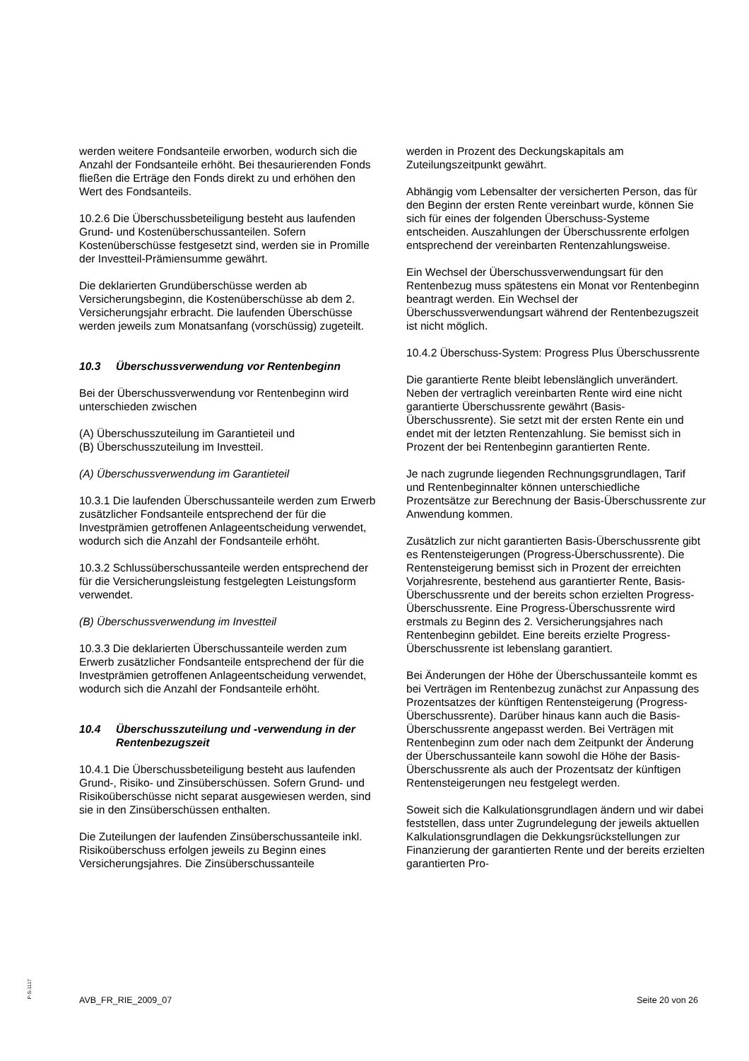werden weitere Fondsanteile erworben, wodurch sich die Anzahl der Fondsanteile erhöht. Bei thesaurierenden Fonds fließen die Erträge den Fonds direkt zu und erhöhen den Wert des Fondsanteils.
10.2.6 Die Überschussbeteiligung besteht aus laufenden Grund- und Kostenüberschussanteilen. Sofern Kostenüberschüsse festgesetzt sind, werden sie in Promille der Investteil-Prämiensumme gewährt.
Die deklarierten Grundüberschüsse werden ab Versicherungsbeginn, die Kostenüberschüsse ab dem 2. Versicherungsjahr erbracht. Die laufenden Überschüsse werden jeweils zum Monatsanfang (vorschüssig) zugeteilt.
10.3 Überschussverwendung vor Rentenbeginn
Bei der Überschussverwendung vor Rentenbeginn wird unterschieden zwischen
(A) Überschusszuteilung im Garantieteil und
(B) Überschusszuteilung im Investteil.
(A) Überschussverwendung im Garantieteil
10.3.1 Die laufenden Überschussanteile werden zum Erwerb zusätzlicher Fondsanteile entsprechend der für die Investprämien getroffenen Anlageentscheidung verwendet, wodurch sich die Anzahl der Fondsanteile erhöht.
10.3.2 Schlussüberschussanteile werden entsprechend der für die Versicherungsleistung festgelegten Leistungsform verwendet.
(B) Überschussverwendung im Investteil
10.3.3 Die deklarierten Überschussanteile werden zum Erwerb zusätzlicher Fondsanteile entsprechend der für die Investprämien getroffenen Anlageentscheidung verwendet, wodurch sich die Anzahl der Fondsanteile erhöht.
10.4 Überschusszuteilung und -verwendung in der Rentenbezugszeit
10.4.1 Die Überschussbeteiligung besteht aus laufenden Grund-, Risiko- und Zinsüberschüssen. Sofern Grund- und Risikoüberschüsse nicht separat ausgewiesen werden, sind sie in den Zinsüberschüssen enthalten.
Die Zuteilungen der laufenden Zinsüberschussanteile inkl. Risikoüberschuss erfolgen jeweils zu Beginn eines Versicherungsjahres. Die Zinsüberschussanteile
werden in Prozent des Deckungskapitals am Zuteilungszeitpunkt gewährt.
Abhängig vom Lebensalter der versicherten Person, das für den Beginn der ersten Rente vereinbart wurde, können Sie sich für eines der folgenden Überschuss-Systeme entscheiden. Auszahlungen der Überschussrente erfolgen entsprechend der vereinbarten Rentenzahlungsweise.
Ein Wechsel der Überschussverwendungsart für den Rentenbezug muss spätestens ein Monat vor Rentenbeginn beantragt werden. Ein Wechsel der Überschussverwendungsart während der Rentenbezugszeit ist nicht möglich.
10.4.2 Überschuss-System: Progress Plus Überschussrente
Die garantierte Rente bleibt lebenslänglich unverändert. Neben der vertraglich vereinbarten Rente wird eine nicht garantierte Überschussrente gewährt (Basis-Überschussrente). Sie setzt mit der ersten Rente ein und endet mit der letzten Rentenzahlung. Sie bemisst sich in Prozent der bei Rentenbeginn garantierten Rente.
Je nach zugrunde liegenden Rechnungsgrundlagen, Tarif und Rentenbeginnalter können unterschiedliche Prozentsätze zur Berechnung der Basis-Überschussrente zur Anwendung kommen.
Zusätzlich zur nicht garantierten Basis-Überschussrente gibt es Rentensteigerungen (Progress-Überschussrente). Die Rentensteigerung bemisst sich in Prozent der erreichten Vorjahresrente, bestehend aus garantierter Rente, Basis-Überschussrente und der bereits schon erzielten Progress-Überschussrente. Eine Progress-Überschussrente wird erstmals zu Beginn des 2. Versicherungsjahres nach Rentenbeginn gebildet. Eine bereits erzielte Progress-Überschussrente ist lebenslang garantiert.
Bei Änderungen der Höhe der Überschussanteile kommt es bei Verträgen im Rentenbezug zunächst zur Anpassung des Prozentsatzes der künftigen Rentensteigerung (Progress-Überschussrente). Darüber hinaus kann auch die Basis-Überschussrente angepasst werden. Bei Verträgen mit Rentenbeginn zum oder nach dem Zeitpunkt der Änderung der Überschussanteile kann sowohl die Höhe der Basis-Überschussrente als auch der Prozentsatz der künftigen Rentensteigerungen neu festgelegt werden.
Soweit sich die Kalkulationsgrundlagen ändern und wir dabei feststellen, dass unter Zugrundelegung der jeweils aktuellen Kalkulationsgrundlagen die Dekkungsrückstellungen zur Finanzierung der garantierten Rente und der bereits erzielten garantierten Pro-
P-S-1117
AVB_FR_RIE_2009_07 Seite 20 von 26